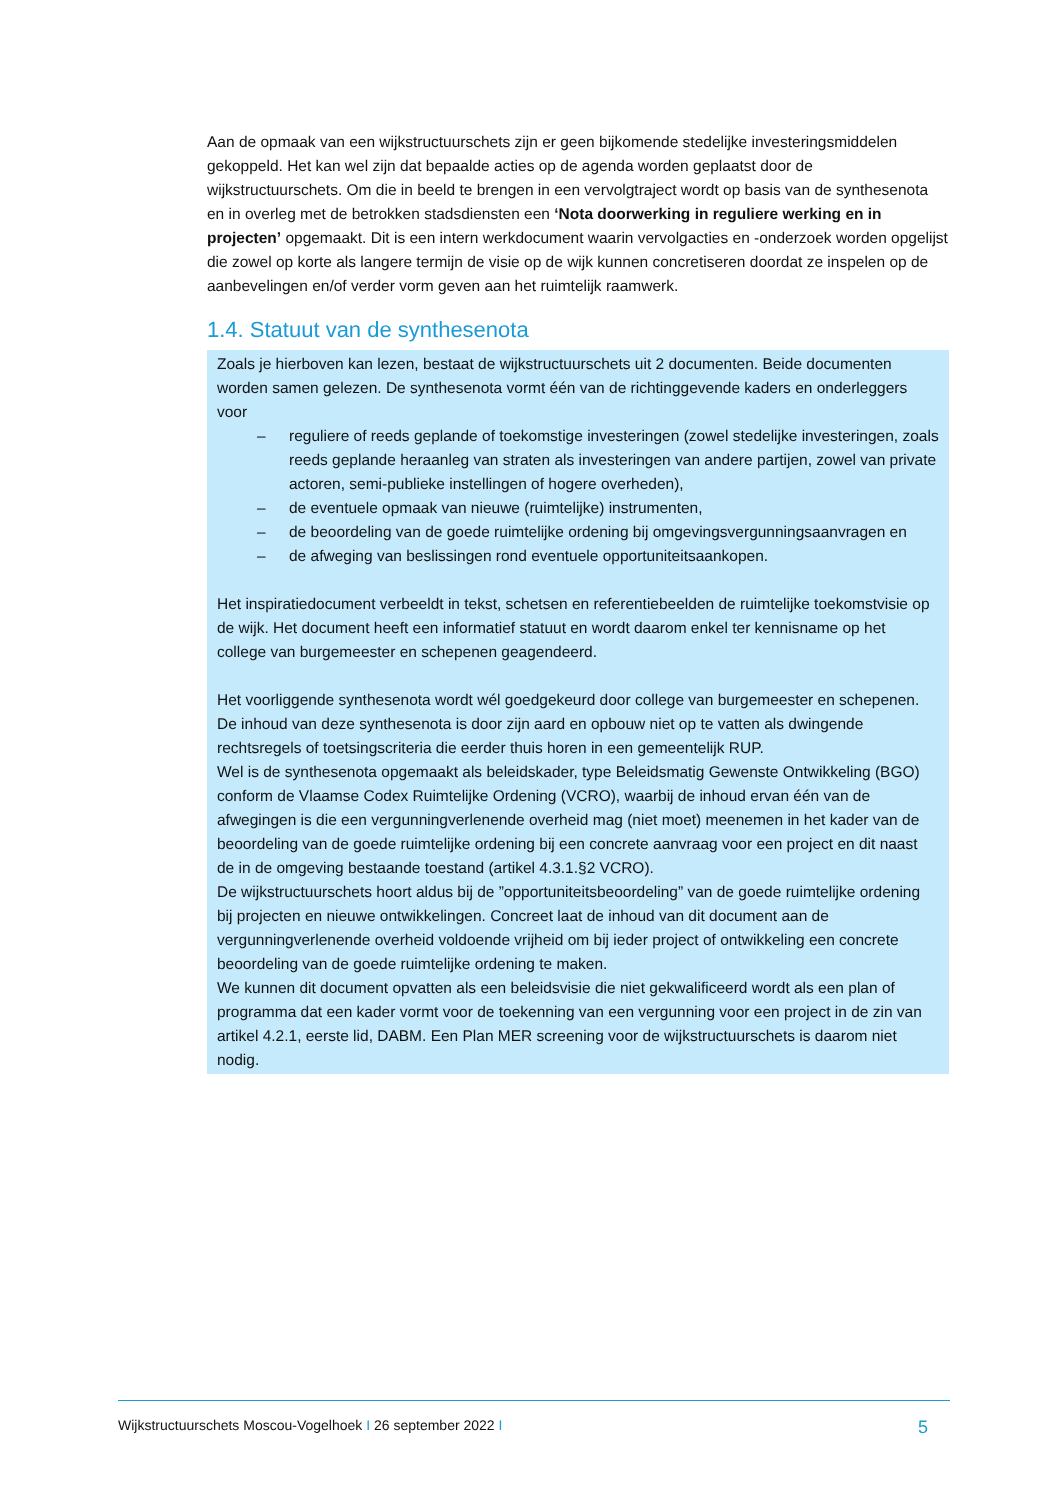Aan de opmaak van een wijkstructuurschets zijn er geen bijkomende stedelijke investeringsmiddelen gekoppeld. Het kan wel zijn dat bepaalde acties op de agenda worden geplaatst door de wijkstructuurschets. Om die in beeld te brengen in een vervolgtraject wordt op basis van de synthesenota en in overleg met de betrokken stadsdiensten een ‘Nota doorwerking in reguliere werking en in projecten’ opgemaakt. Dit is een intern werkdocument waarin vervolgacties en -onderzoek worden opgelijst die zowel op korte als langere termijn de visie op de wijk kunnen concretiseren doordat ze inspelen op de aanbevelingen en/of verder vorm geven aan het ruimtelijk raamwerk.
1.4. Statuut van de synthesenota
Zoals je hierboven kan lezen, bestaat de wijkstructuurschets uit 2 documenten. Beide documenten worden samen gelezen. De synthesenota vormt één van de richtinggevende kaders en onderleggers voor
– reguliere of reeds geplande of toekomstige investeringen (zowel stedelijke investeringen, zoals reeds geplande heraanleg van straten als investeringen van andere partijen, zowel van private actoren, semi-publieke instellingen of hogere overheden),
– de eventuele opmaak van nieuwe (ruimtelijke) instrumenten,
– de beoordeling van de goede ruimtelijke ordening bij omgevingsvergunningsaanvragen en
– de afweging van beslissingen rond eventuele opportuniteitsaankopen.
Het inspiratiedocument verbeeldt in tekst, schetsen en referentiebeelden de ruimtelijke toekomstvisie op de wijk. Het document heeft een informatief statuut en wordt daarom enkel ter kennisname op het college van burgemeester en schepenen geagendeerd.
Het voorliggende synthesenota wordt wél goedgekeurd door college van burgemeester en schepenen. De inhoud van deze synthesenota is door zijn aard en opbouw niet op te vatten als dwingende rechtsregels of toetsingscriteria die eerder thuis horen in een gemeentelijk RUP.
Wel is de synthesenota opgemaakt als beleidskader, type Beleidsmatig Gewenste Ontwikkeling (BGO) conform de Vlaamse Codex Ruimtelijke Ordening (VCRO), waarbij de inhoud ervan één van de afwegingen is die een vergunningverlenende overheid mag (niet moet) meenemen in het kader van de beoordeling van de goede ruimtelijke ordening bij een concrete aanvraag voor een project en dit naast de in de omgeving bestaande toestand (artikel 4.3.1.§2 VCRO).
De wijkstructuurschets hoort aldus bij de ”opportuniteitsbeoordeling” van de goede ruimtelijke ordening bij projecten en nieuwe ontwikkelingen. Concreet laat de inhoud van dit document aan de vergunningverlenende overheid voldoende vrijheid om bij ieder project of ontwikkeling een concrete beoordeling van de goede ruimtelijke ordening te maken.
We kunnen dit document opvatten als een beleidsvisie die niet gekwalificeerd wordt als een plan of programma dat een kader vormt voor de toekenning van een vergunning voor een project in de zin van artikel 4.2.1, eerste lid, DABM. Een Plan MER screening voor de wijkstructuurschets is daarom niet nodig.
Wijkstructuurschets Moscou-Vogelhoek I 26 september 2022 I 5